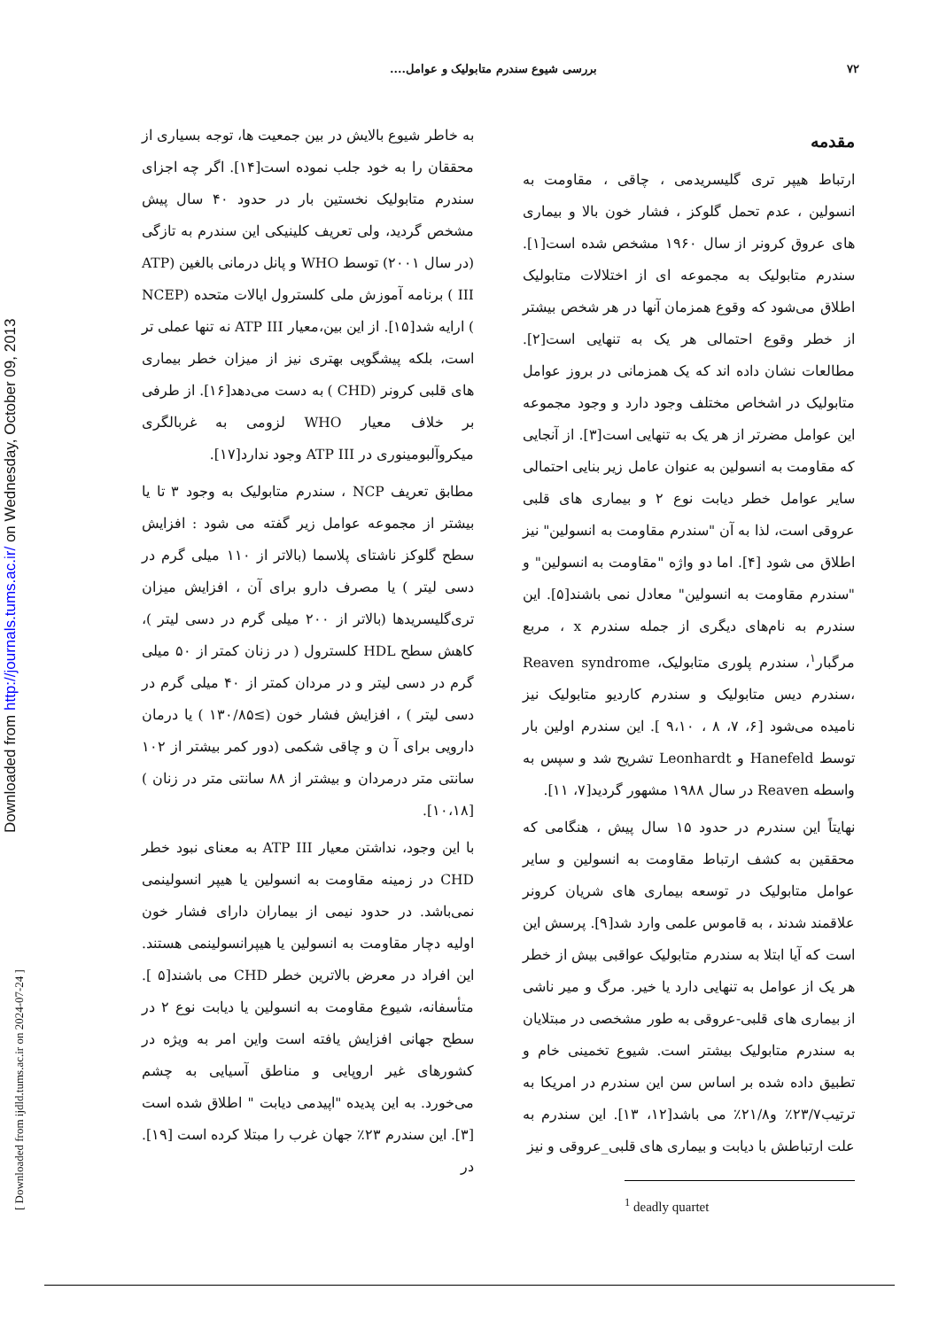Downloaded from http://journals.tums.ac.ir/ on Wednesday, October 09, 2013
[ Downloaded from ijdld.tums.ac.ir on 2024-07-24 ]
۷۲ بررسی شیوع سندرم متابولیک و عوامل....
مقدمه
ارتباط هیپر تری گلیسریدمی ، چاقی ، مقاومت به انسولین ، عدم تحمل گلوکز ، فشار خون بالا و بیماری های عروق کرونر از سال ۱۹۶۰ مشخص شده است[۱]. سندرم متابولیک به مجموعه ای از اختلالات متابولیک اطلاق می‌شود که وقوع همزمان آنها در هر شخص بیشتر از خطر وقوع احتمالی هر یک به تنهایی است[۲]. مطالعات نشان داده اند که یک همزمانی در بروز عوامل متابولیک در اشخاص مختلف وجود دارد و وجود مجموعه این عوامل مضرتر از هر یک به تنهایی است[۳]. از آنجایی که مقاومت به انسولین به عنوان عامل زیر بنایی احتمالی سایر عوامل خطر دیابت نوع ۲ و بیماری های قلبی عروقی است، لذا به آن "سندرم مقاومت به انسولین" نیز اطلاق می شود [۴]. اما دو واژه "مقاومت به انسولین" و "سندرم مقاومت به انسولین" معادل نمی باشند[۵]. این سندرم به نام‌های دیگری از جمله سندرم x ، مربع مرگبار<sup>۱</sup>، سندرم پلوری متابولیک، Reaven syndrome ،سندرم دیس متابولیک و سندرم کاردیو متابولیک نیز نامیده می‌شود [۶، ۷، ۸ ، ۹،۱۰ ]. این سندرم اولین بار توسط Hanefeld و Leonhardt تشریح شد و سپس به واسطه Reaven در سال ۱۹۸۸ مشهور گردید[۷، ۱۱].
نهایتاً این سندرم در حدود ۱۵ سال پیش ، هنگامی که محققین به کشف ارتباط مقاومت به انسولین و سایر عوامل متابولیک در توسعه بیماری های شریان کرونر علاقمند شدند ، به قاموس علمی وارد شد[۹]. پرسش این است که آیا ابتلا به سندرم متابولیک عواقبی بیش از خطر هر یک از عوامل به تنهایی دارد یا خیر. مرگ و میر ناشی از بیماری های قلبی-عروقی به طور مشخصی در مبتلایان به سندرم متابولیک بیشتر است. شیوع تخمینی خام و تطبیق داده شده بر اساس سن این سندرم در امریکا به ترتیب۲۳/۷٪ و۲۱/۸٪ می باشد[۱۲، ۱۳]. این سندرم به علت ارتباطش با دیابت و بیماری های قلبی_عروقی و نیز
<sup>1</sup> deadly quartet
به خاطر شیوع بالایش در بین جمعیت ها، توجه بسیاری از محققان را به خود جلب نموده است[۱۴]. اگر چه اجزای سندرم متابولیک نخستین بار در حدود ۴۰ سال پیش مشخص گردید، ولی تعریف کلینیکی این سندرم به تازگی (در سال ۲۰۰۱) توسط WHO و پانل درمانی بالغین (ATP III ) برنامه آموزش ملی کلسترول ایالات متحده (NCEP ) ارایه شد[۱۵]. از این بین،معیار ATP III نه تنها عملی تر است، بلکه پیشگویی بهتری نیز از میزان خطر بیماری های قلبی کرونر (CHD ) به دست می‌دهد[۱۶]. از طرفی بر خلاف معیار WHO لزومی به غربالگری میکروآلبومینوری در ATP III وجود ندارد[۱۷].
مطابق تعریف NCP ، سندرم متابولیک به وجود ۳ تا یا بیشتر از مجموعه عوامل زیر گفته می شود : افزایش سطح گلوکز ناشتای پلاسما (بالاتر از ۱۱۰ میلی گرم در دسی لیتر ) یا مصرف دارو برای آن ، افزایش میزان تری‌گلیسریدها (بالاتر از ۲۰۰ میلی گرم در دسی لیتر )، کاهش سطح HDL کلسترول ( در زنان کمتر از ۵۰ میلی گرم در دسی لیتر و در مردان کمتر از ۴۰ میلی گرم در دسی لیتر ) ، افزایش فشار خون (≥۱۳۰/۸۵ ) یا درمان دارویی برای آ ن و چاقی شکمی (دور کمر بیشتر از ۱۰۲ سانتی متر درمردان و بیشتر از ۸۸ سانتی متر در زنان ) [۱۰،۱۸].
با این وجود، نداشتن معیار ATP III به معنای نبود خطر CHD در زمینه مقاومت به انسولین یا هیپر انسولینمی نمی‌باشد. در حدود نیمی از بیماران دارای فشار خون اولیه دچار مقاومت به انسولین یا هیپرانسولینمی هستند. این افراد در معرض بالاترین خطر CHD می باشند[۵ ]. متأسفانه، شیوع مقاومت به انسولین یا دیابت نوع ۲ در سطح جهانی افزایش یافته است واین امر به ویژه در کشورهای غیر اروپایی و مناطق آسیایی به چشم می‌خورد. به این پدیده "اپیدمی دیابت " اطلاق شده است [۳]. این سندرم ۲۳٪ جهان غرب را مبتلا کرده است [۱۹]. در